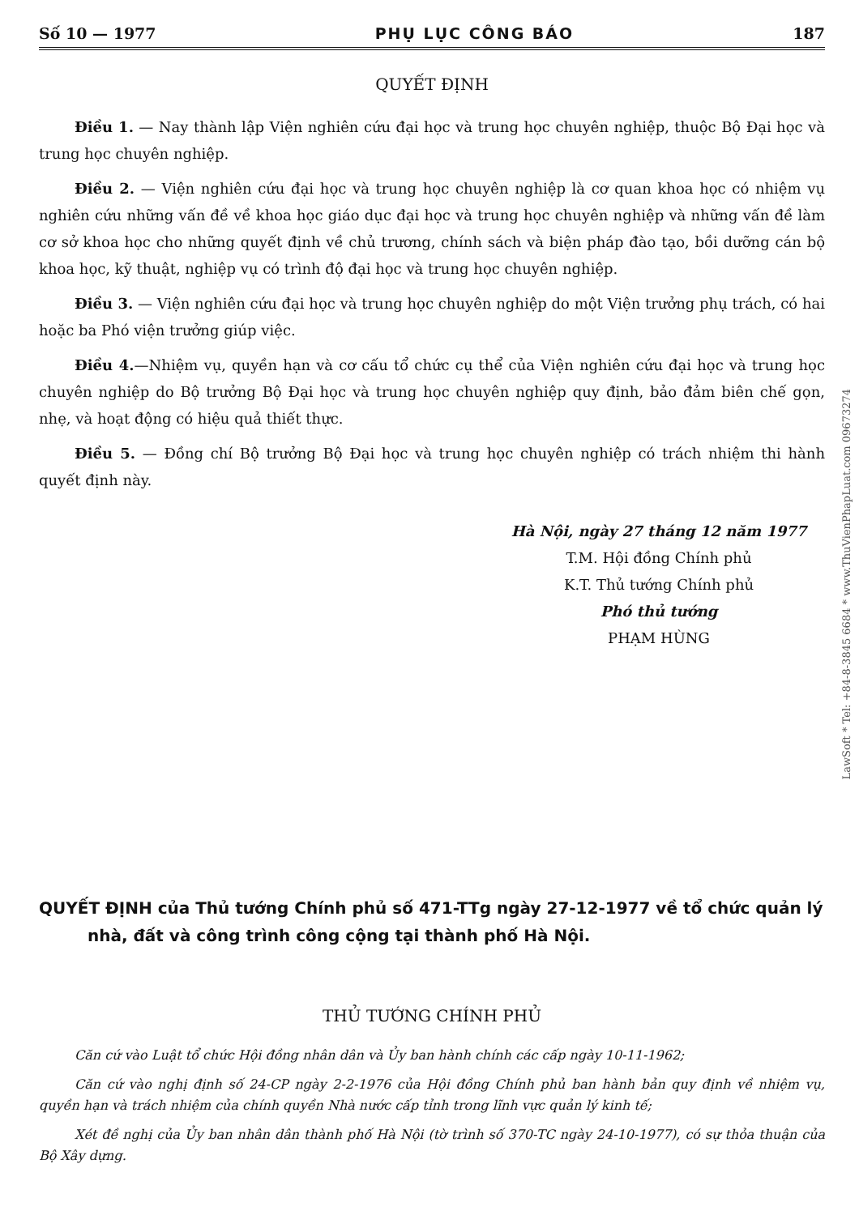Số 10 — 1977 PHỤ LỤC CÔNG BÁO 187
QUYẾT ĐỊNH
Điều 1. — Nay thành lập Viện nghiên cứu đại học và trung học chuyên nghiệp, thuộc Bộ Đại học và trung học chuyên nghiệp.
Điều 2. — Viện nghiên cứu đại học và trung học chuyên nghiệp là cơ quan khoa học có nhiệm vụ nghiên cứu những vấn đề về khoa học giáo dục đại học và trung học chuyên nghiệp và những vấn đề làm cơ sở khoa học cho những quyết định về chủ trương, chính sách và biện pháp đào tạo, bồi dưỡng cán bộ khoa học, kỹ thuật, nghiệp vụ có trình độ đại học và trung học chuyên nghiệp.
Điều 3. — Viện nghiên cứu đại học và trung học chuyên nghiệp do một Viện trưởng phụ trách, có hai hoặc ba Phó viện trưởng giúp việc.
Điều 4.—Nhiệm vụ, quyền hạn và cơ cấu tổ chức cụ thể của Viện nghiên cứu đại học và trung học chuyên nghiệp do Bộ trưởng Bộ Đại học và trung học chuyên nghiệp quy định, bảo đảm biên chế gọn, nhẹ, và hoạt động có hiệu quả thiết thực.
Điều 5. — Đồng chí Bộ trưởng Bộ Đại học và trung học chuyên nghiệp có trách nhiệm thi hành quyết định này.
Hà Nội, ngày 27 tháng 12 năm 1977
T.M. Hội đồng Chính phủ
K.T. Thủ tướng Chính phủ
Phó thủ tướng
PHẠM HÙNG
QUYẾT ĐỊNH của Thủ tướng Chính phủ số 471-TTg ngày 27-12-1977 về tổ chức quản lý nhà, đất và công trình công cộng tại thành phố Hà Nội.
THỦ TƯỚNG CHÍNH PHỦ
Căn cứ vào Luật tổ chức Hội đồng nhân dân và Ủy ban hành chính các cấp ngày 10-11-1962;
Căn cứ vào nghị định số 24-CP ngày 2-2-1976 của Hội đồng Chính phủ ban hành bản quy định về nhiệm vụ, quyền hạn và trách nhiệm của chính quyền Nhà nước cấp tỉnh trong lĩnh vực quản lý kinh tế;
Xét đề nghị của Ủy ban nhân dân thành phố Hà Nội (tờ trình số 370-TC ngày 24-10-1977), có sự thỏa thuận của Bộ Xây dựng.
LawSoft * Tel: +84-8-3845 6684 * www.ThuVienPhapLuat.com 09673274